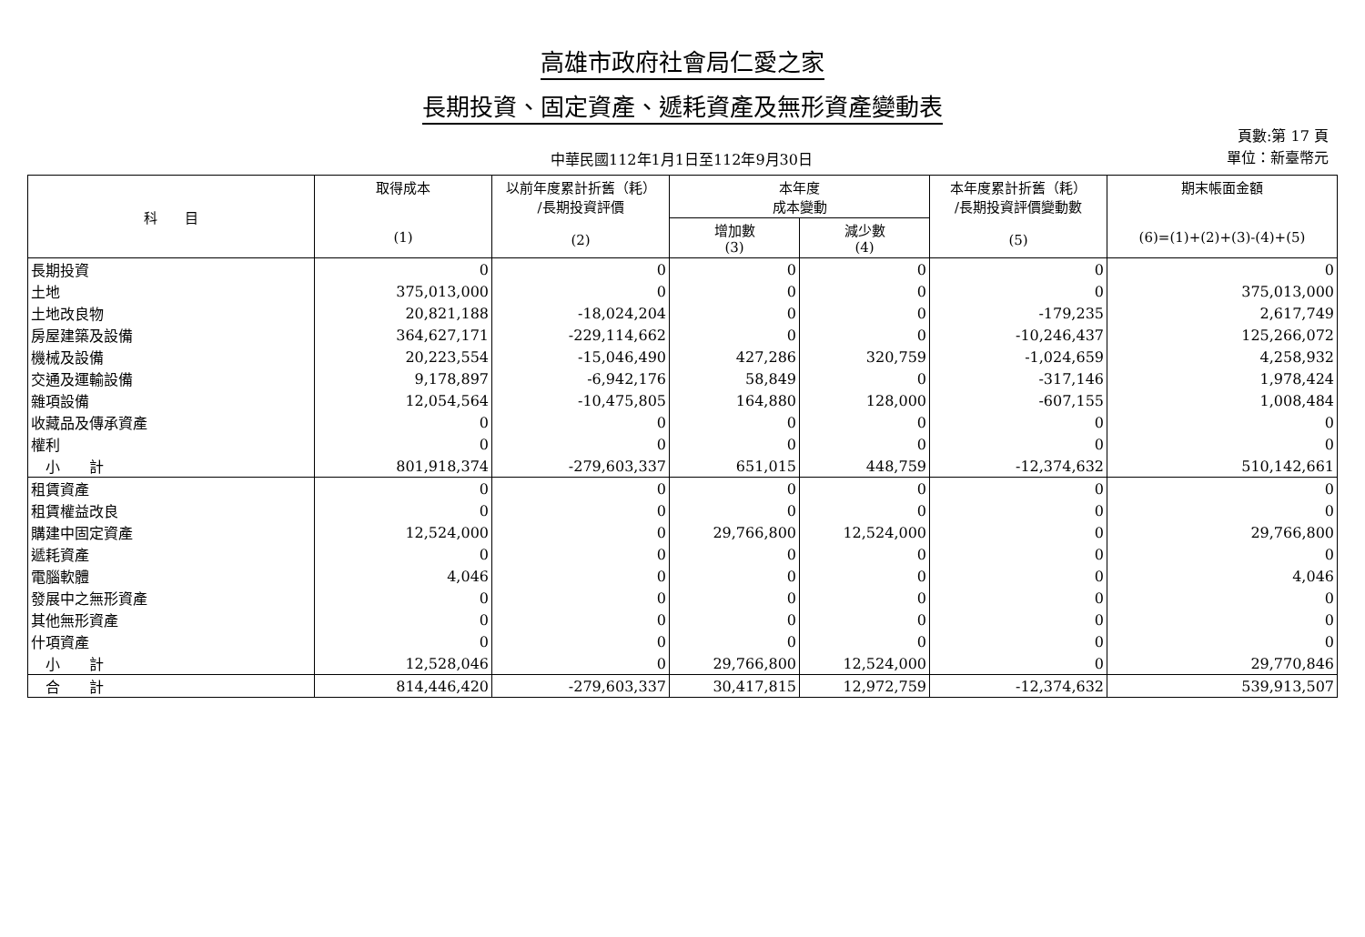高雄市政府社會局仁愛之家
長期投資、固定資產、遞耗資產及無形資產變動表
中華民國112年1月1日至112年9月30日
頁數:第 17 頁
單位：新臺幣元
| 科 目 | 取得成本 (1) | 以前年度累計折舊（耗） /長期投資評價 (2) | 本年度 成本變動 | | 本年度累計折舊（耗） /長期投資評價變動數 (5) | 期末帳面金額 (6)=(1)+(2)+(3)-(4)+(5) |
| --- | --- | --- | --- | --- | --- | --- |
| | | | 增加數 (3) | 減少數 (4) | | |
| 長期投資 | 0 | 0 | 0 | 0 | 0 | 0 |
| 土地 | 375,013,000 | 0 | 0 | 0 | 0 | 375,013,000 |
| 土地改良物 | 20,821,188 | -18,024,204 | 0 | 0 | -179,235 | 2,617,749 |
| 房屋建築及設備 | 364,627,171 | -229,114,662 | 0 | 0 | -10,246,437 | 125,266,072 |
| 機械及設備 | 20,223,554 | -15,046,490 | 427,286 | 320,759 | -1,024,659 | 4,258,932 |
| 交通及運輸設備 | 9,178,897 | -6,942,176 | 58,849 | 0 | -317,146 | 1,978,424 |
| 雜項設備 | 12,054,564 | -10,475,805 | 164,880 | 128,000 | -607,155 | 1,008,484 |
| 收藏品及傳承資產 | 0 | 0 | 0 | 0 | 0 | 0 |
| 權利 | 0 | 0 | 0 | 0 | 0 | 0 |
| 小 計 | 801,918,374 | -279,603,337 | 651,015 | 448,759 | -12,374,632 | 510,142,661 |
| 租賃資產 | 0 | 0 | 0 | 0 | 0 | 0 |
| 租賃權益改良 | 0 | 0 | 0 | 0 | 0 | 0 |
| 購建中固定資產 | 12,524,000 | 0 | 29,766,800 | 12,524,000 | 0 | 29,766,800 |
| 遞耗資產 | 0 | 0 | 0 | 0 | 0 | 0 |
| 電腦軟體 | 4,046 | 0 | 0 | 0 | 0 | 4,046 |
| 發展中之無形資產 | 0 | 0 | 0 | 0 | 0 | 0 |
| 其他無形資產 | 0 | 0 | 0 | 0 | 0 | 0 |
| 什項資產 | 0 | 0 | 0 | 0 | 0 | 0 |
| 小 計 | 12,528,046 | 0 | 29,766,800 | 12,524,000 | 0 | 29,770,846 |
| 合 計 | 814,446,420 | -279,603,337 | 30,417,815 | 12,972,759 | -12,374,632 | 539,913,507 |